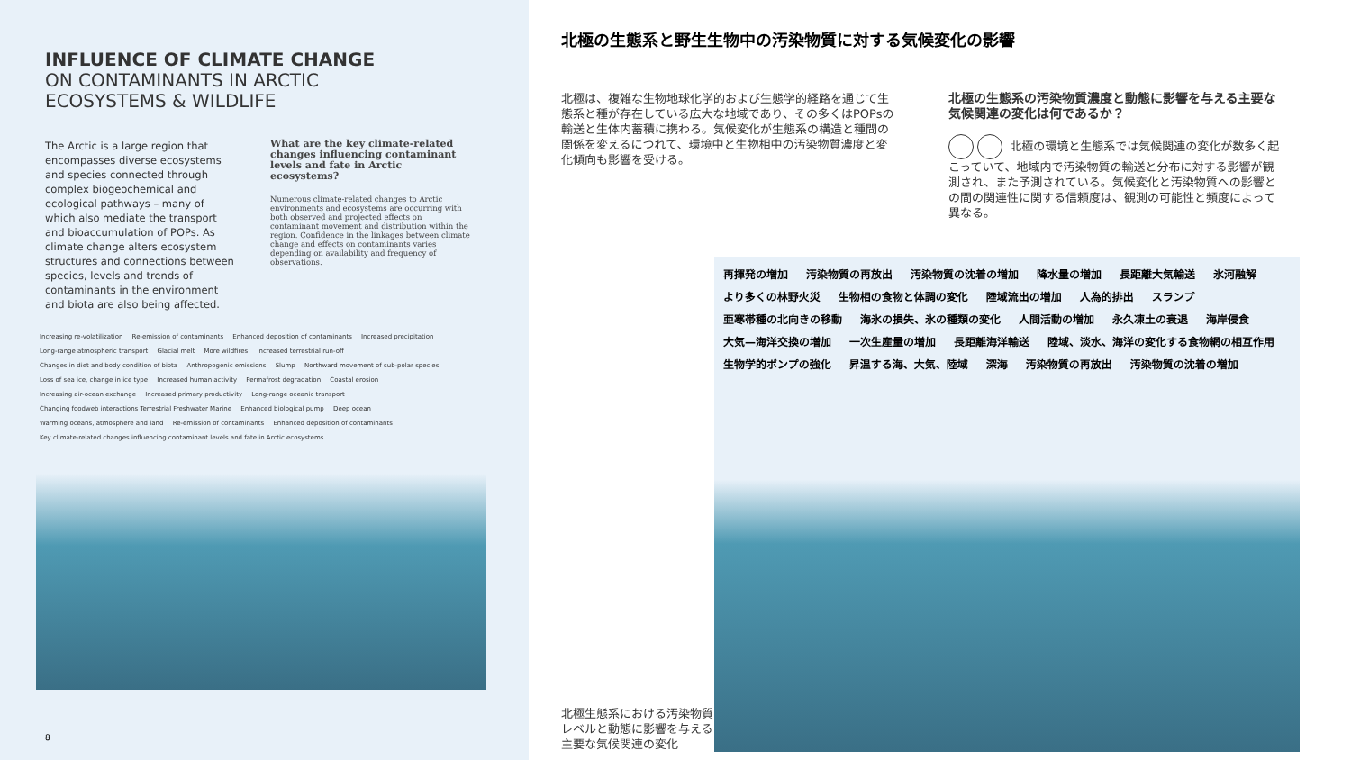INFLUENCE OF CLIMATE CHANGE
ON CONTAMINANTS IN ARCTIC
ECOSYSTEMS & WILDLIFE
The Arctic is a large region that encompasses diverse ecosystems and species connected through complex biogeochemical and ecological pathways – many of which also mediate the transport and bioaccumulation of POPs. As climate change alters ecosystem structures and connections between species, levels and trends of contaminants in the environment and biota are also being affected.
What are the key climate-related changes influencing contaminant levels and fate in Arctic ecosystems?
Numerous climate-related changes to Arctic environments and ecosystems are occurring with both observed and projected effects on contaminant movement and distribution within the region. Confidence in the linkages between climate change and effects on contaminants varies depending on availability and frequency of observations.
Increasing re-volatilization Re-emission of contaminants Enhanced deposition of contaminants Increased precipitation Long-range atmospheric transport Glacial melt More wildfires Increased terrestrial run-off Changes in diet and body condition of biota Anthropogenic emissions Slump Northward movement of sub-polar species Loss of sea ice, change in ice type Increased human activity Permafrost degradation Coastal erosion Increasing air-ocean exchange Increased primary productivity Long-range oceanic transport Changing foodweb interactions Terrestrial Freshwater Marine Enhanced biological pump Deep ocean Warming oceans, atmosphere and land Re-emission of contaminants Enhanced deposition of contaminants Key climate-related changes influencing contaminant levels and fate in Arctic ecosystems
8
北極の生態系と野生生物中の汚染物質に対する気候変化の影響
北極は、複雑な生物地球化学的および生態学的経路を通じて生態系と種が存在している広大な地域であり、その多くはPOPsの輸送と生体内蓄積に携わる。気候変化が生態系の構造と種間の関係を変えるにつれて、環境中と生物相中の汚染物質濃度と変化傾向も影響を受ける。
北極の生態系の汚染物質濃度と動態に影響を与える主要な気候関連の変化は何であるか？
北極の環境と生態系では気候関連の変化が数多く起こっていて、地域内で汚染物質の輸送と分布に対する影響が観測され、また予測されている。気候変化と汚染物質への影響との間の関連性に関する信頼度は、観測の可能性と頻度によって異なる。
北極生態系における汚染物質レベルと動態に影響を与える主要な気候関連の変化
再揮発の増加 汚染物質の再放出 汚染物質の沈着の増加 降水量の増加 長距離大気輸送 氷河融解 より多くの林野火災 生物相の食物と体調の変化 陸域流出の増加 人為的排出 スランプ 亜寒帯種の北向きの移動 海氷の損失、氷の種類の変化 人間活動の増加 永久凍土の衰退 海岸侵食 大気—海洋交換の増加 一次生産量の増加 長距離海洋輸送 陸域、淡水、海洋の変化する食物網の相互作用 生物学的ポンプの強化 昇温する海、大気、陸域 深海 汚染物質の再放出 汚染物質の沈着の増加